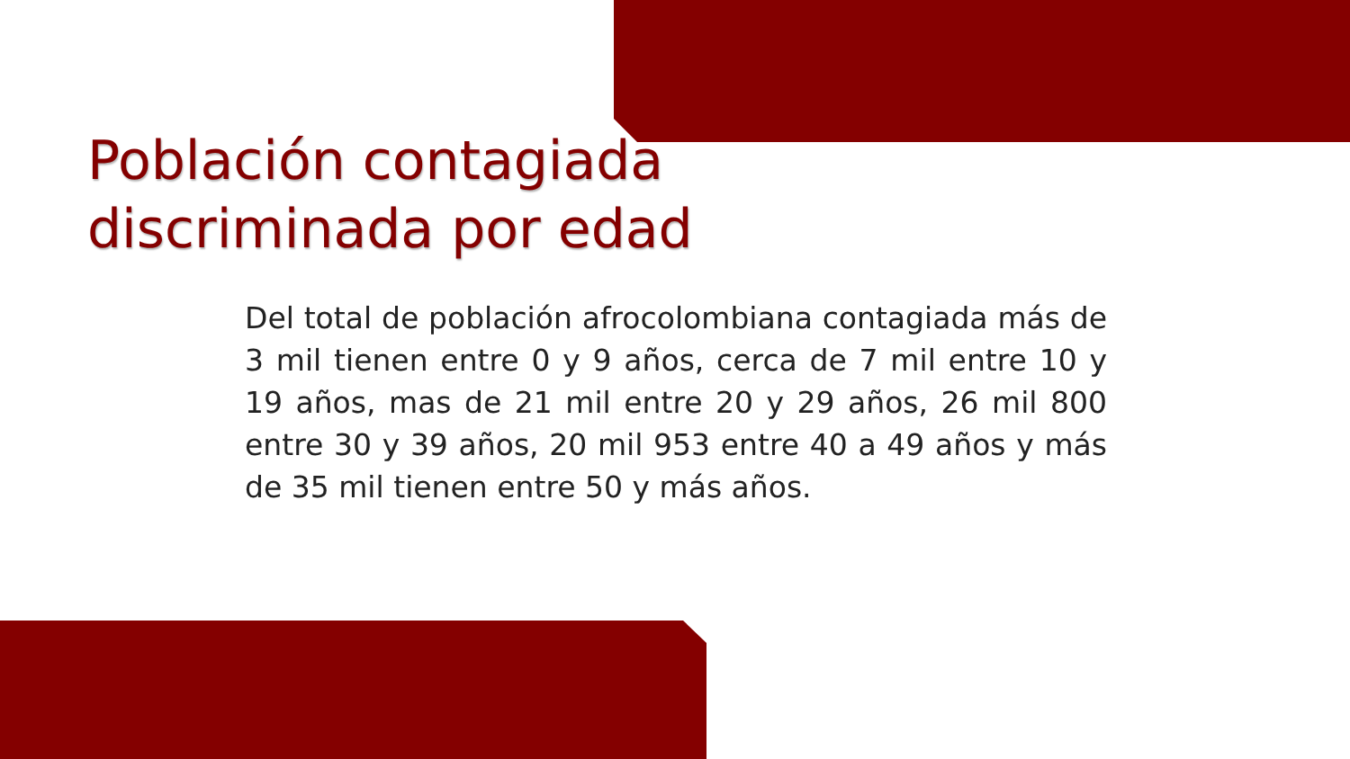Población contagiada
discriminada por edad
Del total de población afrocolombiana contagiada más de 3 mil tienen entre 0 y 9 años, cerca de 7 mil entre 10 y 19 años, mas de 21 mil entre 20 y 29 años, 26 mil 800 entre 30 y 39 años, 20 mil 953 entre 40 a 49 años y más de 35 mil tienen entre 50 y más años.